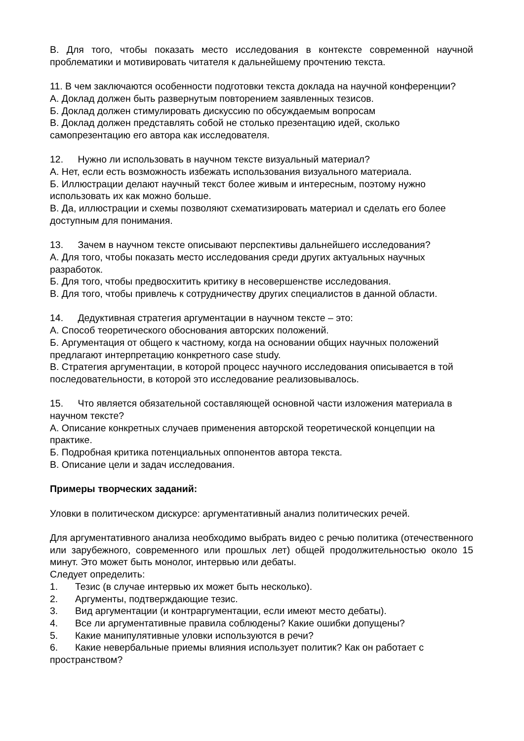В. Для того, чтобы показать место исследования в контексте современной научной проблематики и мотивировать читателя к дальнейшему прочтению текста.
11. В чем заключаются особенности подготовки текста доклада на научной конференции?
А. Доклад должен быть развернутым повторением заявленных тезисов.
Б. Доклад должен стимулировать дискуссию по обсуждаемым вопросам
В. Доклад должен представлять собой не столько презентацию идей, сколько самопрезентацию его автора как исследователя.
12. Нужно ли использовать в научном тексте визуальный материал?
А. Нет, если есть возможность избежать использования визуального материала.
Б. Иллюстрации делают научный текст более живым и интересным, поэтому нужно использовать их как можно больше.
В. Да, иллюстрации и схемы позволяют схематизировать материал и сделать его более доступным для понимания.
13. Зачем в научном тексте описывают перспективы дальнейшего исследования?
А. Для того, чтобы показать место исследования среди других актуальных научных разработок.
Б. Для того, чтобы предвосхитить критику в несовершенстве исследования.
В. Для того, чтобы привлечь к сотрудничеству других специалистов в данной области.
14. Дедуктивная стратегия аргументации в научном тексте – это:
А. Способ теоретического обоснования авторских положений.
Б. Аргументация от общего к частному, когда на основании общих научных положений предлагают интерпретацию конкретного case study.
В. Стратегия аргументации, в которой процесс научного исследования описывается в той последовательности, в которой это исследование реализовывалось.
15. Что является обязательной составляющей основной части изложения материала в научном тексте?
А. Описание конкретных случаев применения авторской теоретической концепции на практике.
Б. Подробная критика потенциальных оппонентов автора текста.
В. Описание цели и задач исследования.
Примеры творческих заданий:
Уловки в политическом дискурсе: аргументативный анализ политических речей.
Для аргументативного анализа необходимо выбрать видео с речью политика (отечественного или зарубежного, современного или прошлых лет) общей продолжительностью около 15 минут. Это может быть монолог, интервью или дебаты.
Следует определить:
1. Тезис (в случае интервью их может быть несколько).
2. Аргументы, подтверждающие тезис.
3. Вид аргументации (и контраргументации, если имеют место дебаты).
4. Все ли аргументативные правила соблюдены? Какие ошибки допущены?
5. Какие манипулятивные уловки используются в речи?
6. Какие невербальные приемы влияния использует политик? Как он работает с пространством?